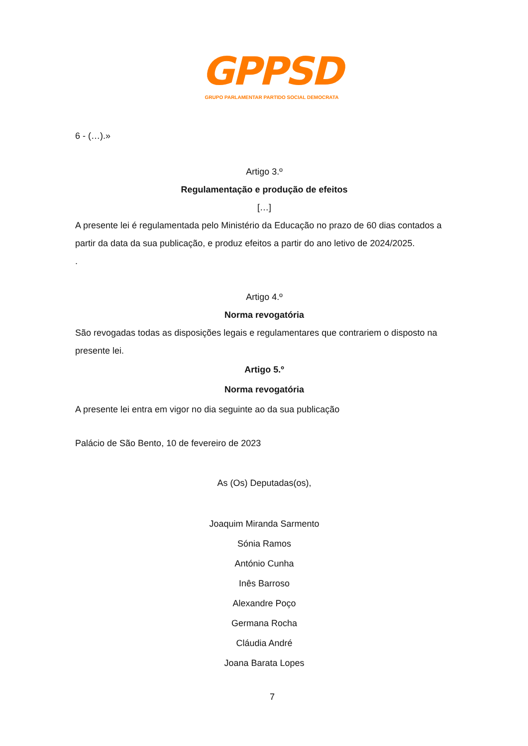GPPSD
GRUPO PARLAMENTAR PARTIDO SOCIAL DEMOCRATA
6 - (…).»
Artigo 3.º
Regulamentação e produção de efeitos
[…]
A presente lei é regulamentada pelo Ministério da Educação no prazo de 60 dias contados a partir da data da sua publicação, e produz efeitos a partir do ano letivo de 2024/2025.
.
Artigo 4.º
Norma revogatória
São revogadas todas as disposições legais e regulamentares que contrariem o disposto na presente lei.
Artigo 5.º
Norma revogatória
A presente lei entra em vigor no dia seguinte ao da sua publicação
Palácio de São Bento, 10 de fevereiro de 2023
As (Os) Deputadas(os),
Joaquim Miranda Sarmento
Sónia Ramos
António Cunha
Inês Barroso
Alexandre Poço
Germana Rocha
Cláudia André
Joana Barata Lopes
7